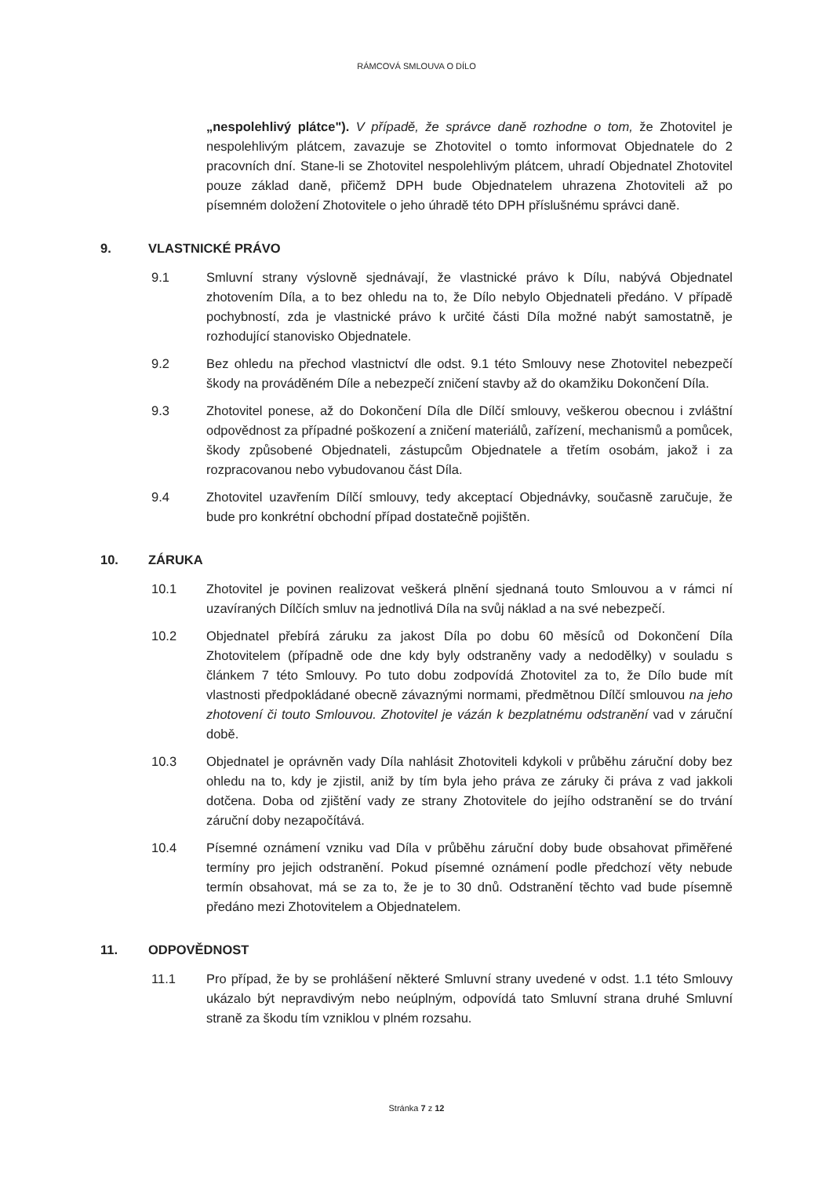RÁMCOVÁ SMLOUVA O DÍLO
„nespolehlivý plátce"). V případě, že správce daně rozhodne o tom, že Zhotovitel je nespolehlivým plátcem, zavazuje se Zhotovitel o tomto informovat Objednatele do 2 pracovních dní. Stane-li se Zhotovitel nespolehlivým plátcem, uhradí Objednatel Zhotovitel pouze základ daně, přičemž DPH bude Objednatelem uhrazena Zhotoviteli až po písemném doložení Zhotovitele o jeho úhradě této DPH příslušnému správci daně.
9. VLASTNICKÉ PRÁVO
9.1 Smluvní strany výslovně sjednávají, že vlastnické právo k Dílu, nabývá Objednatel zhotovením Díla, a to bez ohledu na to, že Dílo nebylo Objednateli předáno. V případě pochybností, zda je vlastnické právo k určité části Díla možné nabýt samostatně, je rozhodující stanovisko Objednatele.
9.2 Bez ohledu na přechod vlastnictví dle odst. 9.1 této Smlouvy nese Zhotovitel nebezpečí škody na prováděném Díle a nebezpečí zničení stavby až do okamžiku Dokončení Díla.
9.3 Zhotovitel ponese, až do Dokončení Díla dle Dílčí smlouvy, veškerou obecnou i zvláštní odpovědnost za případné poškození a zničení materiálů, zařízení, mechanismů a pomůcek, škody způsobené Objednateli, zástupcům Objednatele a třetím osobám, jakož i za rozpracovanou nebo vybudovanou část Díla.
9.4 Zhotovitel uzavřením Dílčí smlouvy, tedy akceptací Objednávky, současně zaručuje, že bude pro konkrétní obchodní případ dostatečně pojištěn.
10. ZÁRUKA
10.1 Zhotovitel je povinen realizovat veškerá plnění sjednaná touto Smlouvou a v rámci ní uzavíraných Dílčích smluv na jednotlivá Díla na svůj náklad a na své nebezpečí.
10.2 Objednatel přebírá záruku za jakost Díla po dobu 60 měsíců od Dokončení Díla Zhotovitelem (případně ode dne kdy byly odstraněny vady a nedodělky) v souladu s článkem 7 této Smlouvy. Po tuto dobu zodpovídá Zhotovitel za to, že Dílo bude mít vlastnosti předpokládané obecně závaznými normami, předmětnou Dílčí smlouvou na jeho zhotovení či touto Smlouvou. Zhotovitel je vázán k bezplatnému odstranění vad v záruční době.
10.3 Objednatel je oprávněn vady Díla nahlásit Zhotoviteli kdykoli v průběhu záruční doby bez ohledu na to, kdy je zjistil, aniž by tím byla jeho práva ze záruky či práva z vad jakkoli dotčena. Doba od zjištění vady ze strany Zhotovitele do jejího odstranění se do trvání záruční doby nezapočítává.
10.4 Písemné oznámení vzniku vad Díla v průběhu záruční doby bude obsahovat přiměřené termíny pro jejich odstranění. Pokud písemné oznámení podle předchozí věty nebude termín obsahovat, má se za to, že je to 30 dnů. Odstranění těchto vad bude písemně předáno mezi Zhotovitelem a Objednatelem.
11. ODPOVĚDNOST
11.1 Pro případ, že by se prohlášení některé Smluvní strany uvedené v odst. 1.1 této Smlouvy ukázalo být nepravdivým nebo neúplným, odpovídá tato Smluvní strana druhé Smluvní straně za škodu tím vzniklou v plném rozsahu.
Stránka 7 z 12